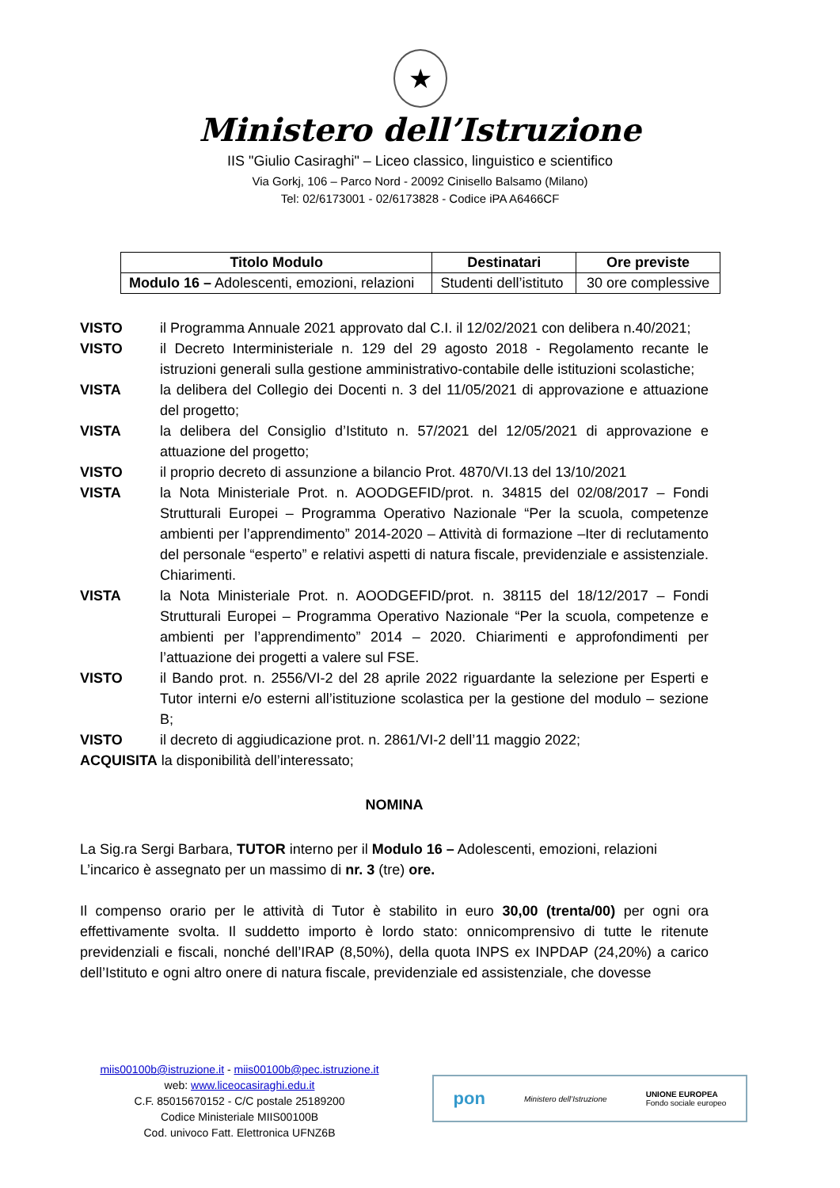★
Ministero dell’Istruzione
IIS "Giulio Casiraghi" – Liceo classico, linguistico e scientifico
Via Gorkj, 106 – Parco Nord - 20092 Cinisello Balsamo (Milano)
Tel: 02/6173001 - 02/6173828 - Codice iPA A6466CF
| Titolo Modulo | Destinatari | Ore previste |
| --- | --- | --- |
| Modulo 16 – Adolescenti, emozioni, relazioni | Studenti dell’istituto | 30 ore complessive |
VISTO il Programma Annuale 2021 approvato dal C.I. il 12/02/2021 con delibera n.40/2021;
VISTO il Decreto Interministeriale n. 129 del 29 agosto 2018 - Regolamento recante le istruzioni generali sulla gestione amministrativo-contabile delle istituzioni scolastiche;
VISTA la delibera del Collegio dei Docenti n. 3 del 11/05/2021 di approvazione e attuazione del progetto;
VISTA la delibera del Consiglio d’Istituto n. 57/2021 del 12/05/2021 di approvazione e attuazione del progetto;
VISTO il proprio decreto di assunzione a bilancio Prot. 4870/VI.13 del 13/10/2021
VISTA la Nota Ministeriale Prot. n. AOODGEFID/prot. n. 34815 del 02/08/2017 – Fondi Strutturali Europei – Programma Operativo Nazionale “Per la scuola, competenze ambienti per l’apprendimento” 2014-2020 – Attività di formazione –Iter di reclutamento del personale “esperto” e relativi aspetti di natura fiscale, previdenziale e assistenziale. Chiarimenti.
VISTA la Nota Ministeriale Prot. n. AOODGEFID/prot. n. 38115 del 18/12/2017 – Fondi Strutturali Europei – Programma Operativo Nazionale “Per la scuola, competenze e ambienti per l’apprendimento” 2014 – 2020. Chiarimenti e approfondimenti per l’attuazione dei progetti a valere sul FSE.
VISTO il Bando prot. n. 2556/VI-2 del 28 aprile 2022 riguardante la selezione per Esperti e Tutor interni e/o esterni all’istituzione scolastica per la gestione del modulo – sezione B;
VISTO il decreto di aggiudicazione prot. n. 2861/VI-2 dell’11 maggio 2022;
ACQUISITA la disponibilità dell’interessato;
NOMINA
La Sig.ra Sergi Barbara, TUTOR interno per il Modulo 16 – Adolescenti, emozioni, relazioni
L’incarico è assegnato per un massimo di nr. 3 (tre) ore.
Il compenso orario per le attività di Tutor è stabilito in euro 30,00 (trenta/00) per ogni ora effettivamente svolta. Il suddetto importo è lordo stato: onnicomprensivo di tutte le ritenute previdenziali e fiscali, nonché dell’IRAP (8,50%), della quota INPS ex INPDAP (24,20%) a carico dell’Istituto e ogni altro onere di natura fiscale, previdenziale ed assistenziale, che dovesse
miis00100b@istruzione.it - miis00100b@pec.istruzione.it
web: www.liceocasiraghi.edu.it
C.F. 85015670152 - C/C postale 25189200
Codice Ministeriale MIIS00100B
Cod. univoco Fatt. Elettronica UFNZ6B
pon Ministero dell’Istruzione UNIONE EUROPEA
Fondo sociale europeo